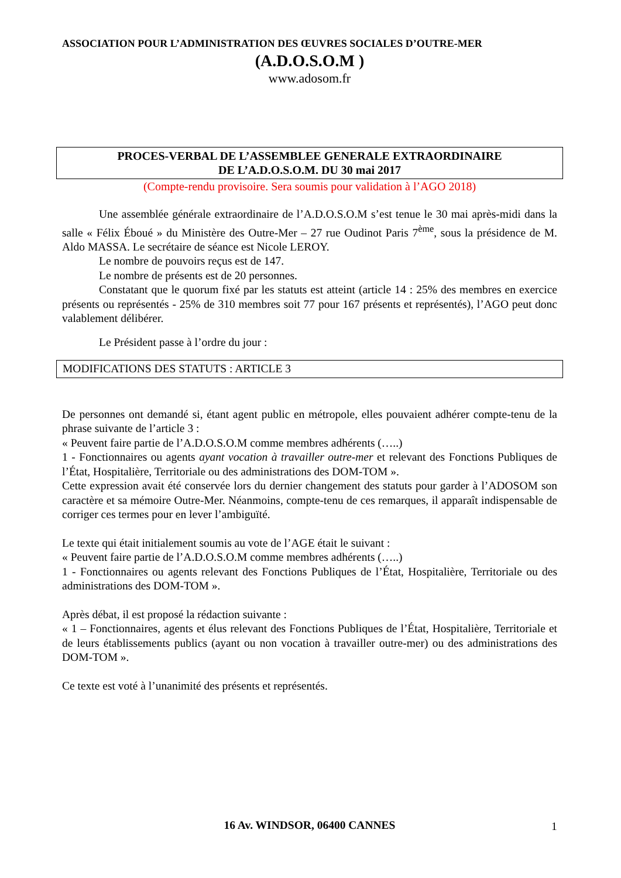ASSOCIATION POUR L’ADMINISTRATION DES ŒUVRES SOCIALES D’OUTRE-MER
(A.D.O.S.O.M )
www.adosom.fr
PROCES-VERBAL DE L’ASSEMBLEE GENERALE EXTRAORDINAIRE
DE L’A.D.O.S.O.M. DU 30 mai 2017
(Compte-rendu provisoire. Sera soumis pour validation à l’AGO 2018)
Une assemblée générale extraordinaire de l’A.D.O.S.O.M s’est tenue le 30 mai après-midi dans la salle « Félix Éboué » du Ministère des Outre-Mer – 27 rue Oudinot Paris 7<sup>ème</sup>, sous la présidence de M. Aldo MASSA. Le secrétaire de séance est Nicole LEROY.
Le nombre de pouvoirs reçus est de 147.
Le nombre de présents est de 20 personnes.
Constatant que le quorum fixé par les statuts est atteint (article 14 : 25% des membres en exercice présents ou représentés - 25% de 310 membres soit 77 pour 167 présents et représentés), l’AGO peut donc valablement délibérer.
Le Président passe à l’ordre du jour :
MODIFICATIONS DES STATUTS : ARTICLE 3
De personnes ont demandé si, étant agent public en métropole, elles pouvaient adhérer compte-tenu de la phrase suivante de l’article 3 :
« Peuvent faire partie de l’A.D.O.S.O.M comme membres adhérents (…..)
1 - Fonctionnaires ou agents ayant vocation à travailler outre-mer et relevant des Fonctions Publiques de l’État, Hospitalière, Territoriale ou des administrations des DOM-TOM ».
Cette expression avait été conservée lors du dernier changement des statuts pour garder à l’ADOSOM son caractère et sa mémoire Outre-Mer. Néanmoins, compte-tenu de ces remarques, il apparaît indispensable de corriger ces termes pour en lever l’ambiguïté.
Le texte qui était initialement soumis au vote de l’AGE était le suivant :
« Peuvent faire partie de l’A.D.O.S.O.M comme membres adhérents (…..)
1 - Fonctionnaires ou agents relevant des Fonctions Publiques de l’État, Hospitalière, Territoriale ou des administrations des DOM-TOM ».
Après débat, il est proposé la rédaction suivante :
« 1 – Fonctionnaires, agents et élus relevant des Fonctions Publiques de l’État, Hospitalière, Territoriale et de leurs établissements publics (ayant ou non vocation à travailler outre-mer) ou des administrations des DOM-TOM ».
Ce texte est voté à l’unanimité des présents et représentés.
16 Av. WINDSOR, 06400 CANNES 1